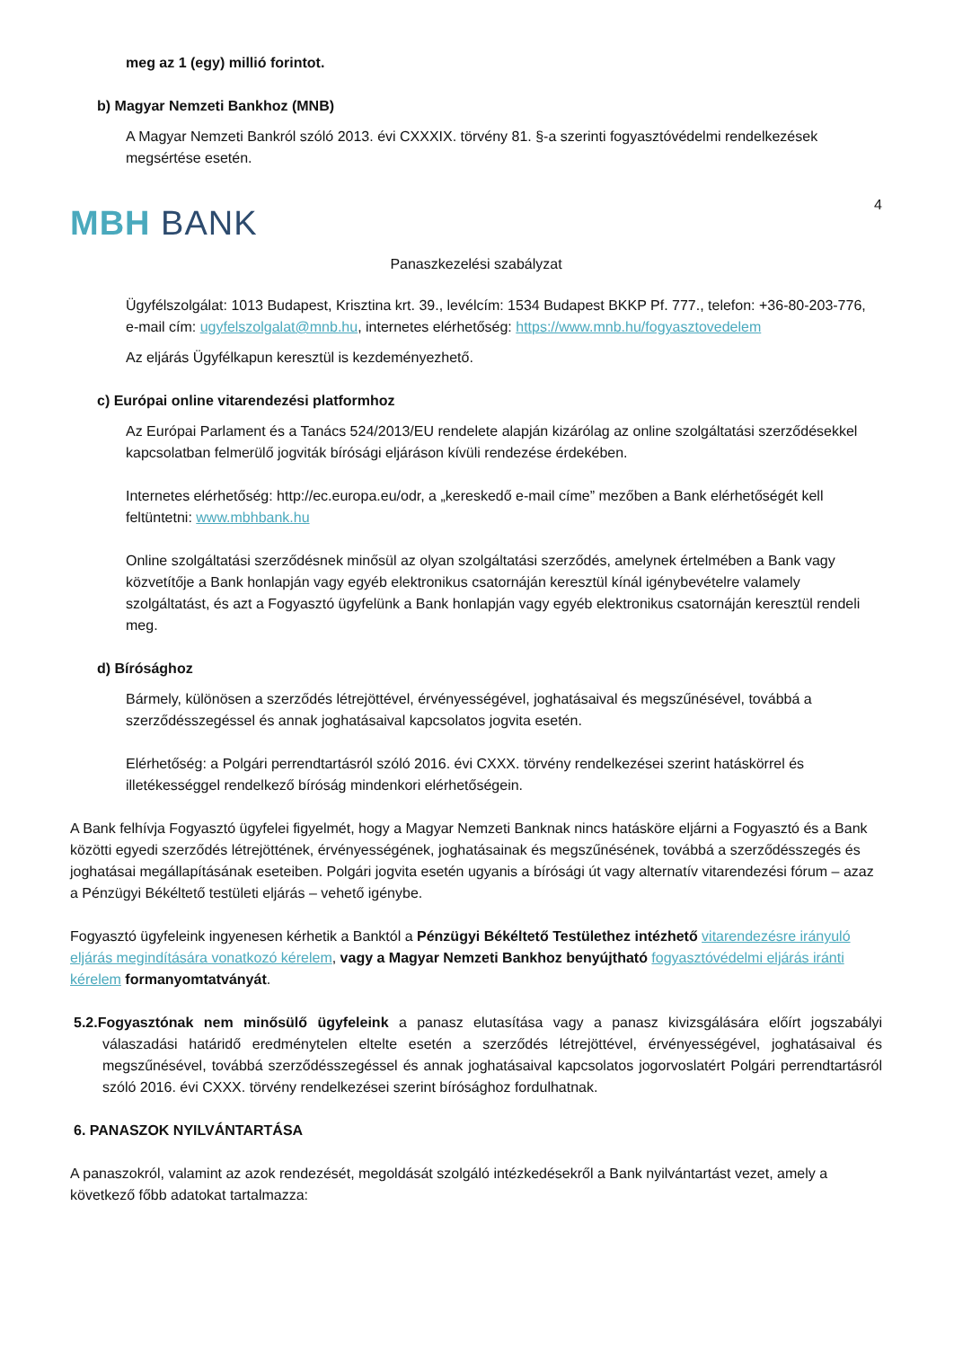meg az 1 (egy) millió forintot.
b) Magyar Nemzeti Bankhoz (MNB)
A Magyar Nemzeti Bankról szóló 2013. évi CXXXIX. törvény 81. §-a szerinti fogyasztóvédelmi rendelkezések megsértése esetén.
4
MBH BANK
Panaszkezelési szabályzat
Ügyfélszolgálat: 1013 Budapest, Krisztina krt. 39., levélcím: 1534 Budapest BKKP Pf. 777., telefon: +36-80-203-776, e-mail cím: ugyfelszolgalat@mnb.hu, internetes elérhetőség: https://www.mnb.hu/fogyasztovedelem
Az eljárás Ügyfélkapun keresztül is kezdeményezhető.
c) Európai online vitarendezési platformhoz
Az Európai Parlament és a Tanács 524/2013/EU rendelete alapján kizárólag az online szolgáltatási szerződésekkel kapcsolatban felmerülő jogviták bírósági eljáráson kívüli rendezése érdekében.
Internetes elérhetőség: http://ec.europa.eu/odr, a „kereskedő e-mail címe” mezőben a Bank elérhetőségét kell feltüntetni: www.mbhbank.hu
Online szolgáltatási szerződésnek minősül az olyan szolgáltatási szerződés, amelynek értelmében a Bank vagy közvetítője a Bank honlapján vagy egyéb elektronikus csatornáján keresztül kínál igénybevételre valamely szolgáltatást, és azt a Fogyasztó ügyfelünk a Bank honlapján vagy egyéb elektronikus csatornáján keresztül rendeli meg.
d) Bírósághoz
Bármely, különösen a szerződés létrejöttével, érvényességével, joghatásaival és megszűnésével, továbbá a szerződésszegéssel és annak joghatásaival kapcsolatos jogvita esetén.
Elérhetőség: a Polgári perrendtartásról szóló 2016. évi CXXX. törvény rendelkezései szerint hatáskörrel és illetékességgel rendelkező bíróság mindenkori elérhetőségein.
A Bank felhívja Fogyasztó ügyfelei figyelmét, hogy a Magyar Nemzeti Banknak nincs hatásköre eljárni a Fogyasztó és a Bank közötti egyedi szerződés létrejöttének, érvényességének, joghatásainak és megszűnésének, továbbá a szerződésszegés és joghatásai megállapításának eseteiben. Polgári jogvita esetén ugyanis a bírósági út vagy alternatív vitarendezési fórum – azaz a Pénzügyi Békéltető testületi eljárás – vehető igénybe.
Fogyasztó ügyfeleink ingyenesen kérhetik a Banktól a Pénzügyi Békéltető Testülethez intézhető vitarendezésre irányuló eljárás megindítására vonatkozó kérelem, vagy a Magyar Nemzeti Bankhoz benyújtható fogyasztóvédelmi eljárás iránti kérelem formanyomtatványát.
5.2.Fogyasztónak nem minősülő ügyfeleink a panasz elutasítása vagy a panasz kivizsgálására előírt jogszabályi válaszadási határidő eredménytelen eltelte esetén a szerződés létrejöttével, érvényességével, joghatásaival és megszűnésével, továbbá szerződésszegéssel és annak joghatásaival kapcsolatos jogorvoslatért Polgári perrendtartásról szóló 2016. évi CXXX. törvény rendelkezései szerint bírósághoz fordulhatnak.
6. PANASZOK NYILVÁNTARTÁSA
A panaszokról, valamint az azok rendezését, megoldását szolgáló intézkedésekről a Bank nyilvántartást vezet, amely a következő főbb adatokat tartalmazza: